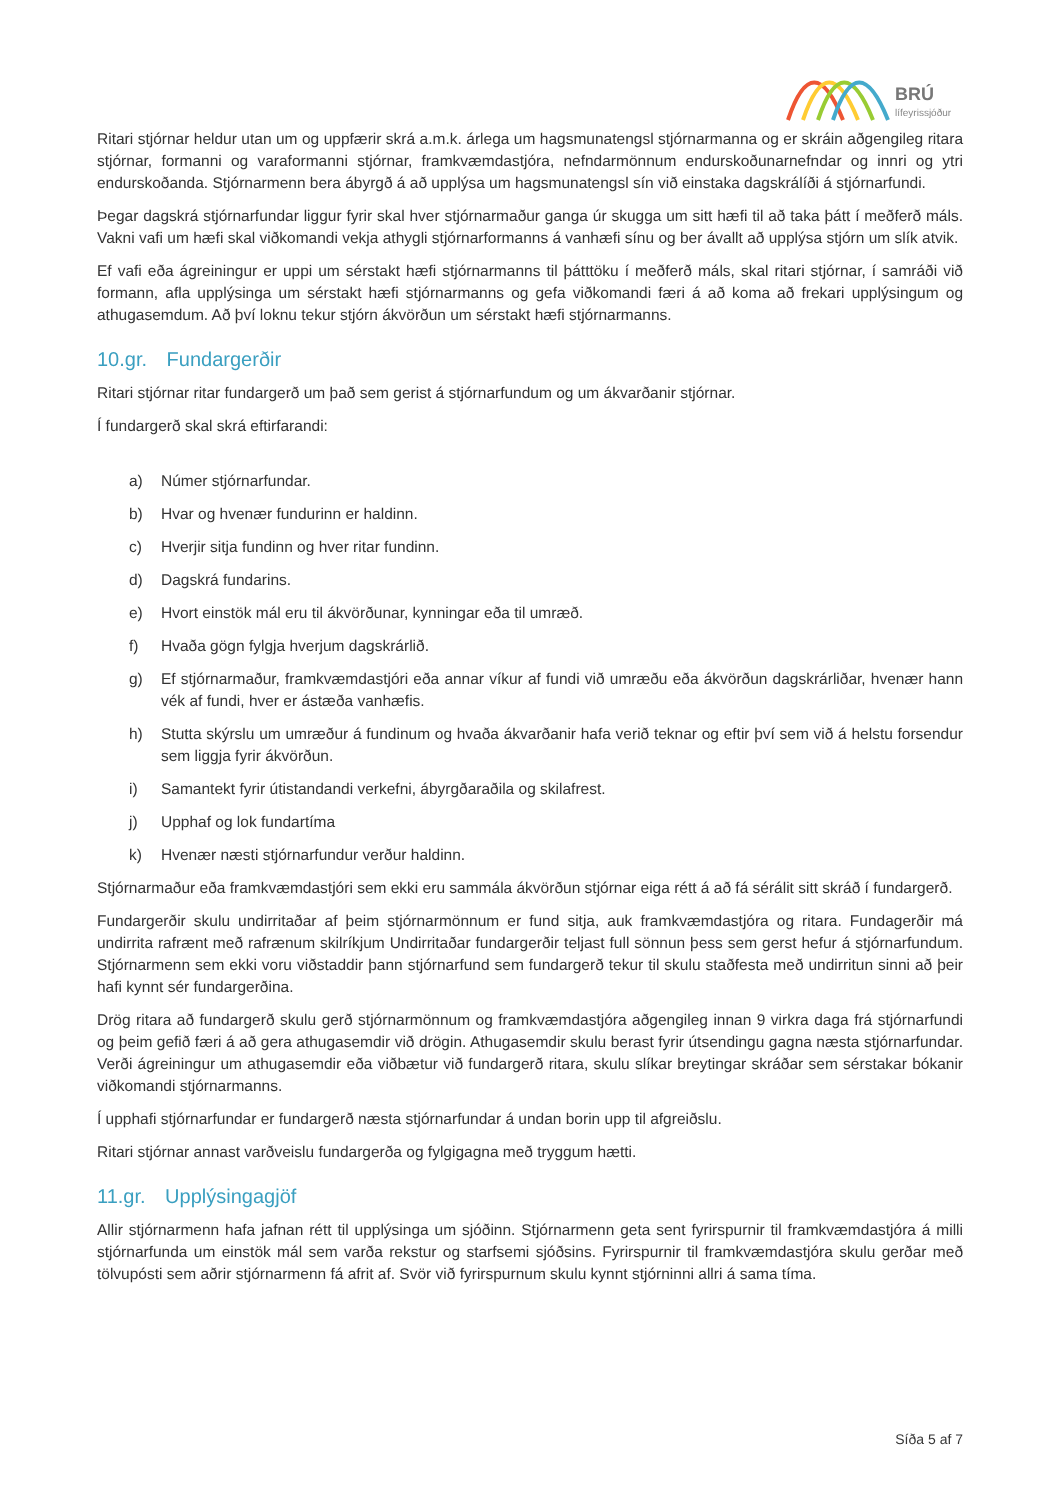BRÚ
lífeyrissjóður
Ritari stjórnar heldur utan um og uppfærir skrá a.m.k. árlega um hagsmunatengsl stjórnarmanna og er skráin aðgengileg ritara stjórnar, formanni og varaformanni stjórnar, framkvæmdastjóra, nefndarmönnum endurskoðunarnefndar og innri og ytri endurskoðanda. Stjórnarmenn bera ábyrgð á að upplýsa um hagsmunatengsl sín við einstaka dagskrálíði á stjórnarfundi.
Þegar dagskrá stjórnarfundar liggur fyrir skal hver stjórnarmaður ganga úr skugga um sitt hæfi til að taka þátt í meðferð máls. Vakni vafi um hæfi skal viðkomandi vekja athygli stjórnarformanns á vanhæfi sínu og ber ávallt að upplýsa stjórn um slík atvik.
Ef vafi eða ágreiningur er uppi um sérstakt hæfi stjórnarmanns til þátttöku í meðferð máls, skal ritari stjórnar, í samráði við formann, afla upplýsinga um sérstakt hæfi stjórnarmanns og gefa viðkomandi færi á að koma að frekari upplýsingum og athugasemdum. Að því loknu tekur stjórn ákvörðun um sérstakt hæfi stjórnarmanns.
10.gr. Fundargerðir
Ritari stjórnar ritar fundargerð um það sem gerist á stjórnarfundum og um ákvarðanir stjórnar.
Í fundargerð skal skrá eftirfarandi:
a) Númer stjórnarfundar.
b) Hvar og hvenær fundurinn er haldinn.
c) Hverjir sitja fundinn og hver ritar fundinn.
d) Dagskrá fundarins.
e) Hvort einstök mál eru til ákvörðunar, kynningar eða til umræð.
f) Hvaða gögn fylgja hverjum dagskrárlið.
g) Ef stjórnarmaður, framkvæmdastjóri eða annar víkur af fundi við umræðu eða ákvörðun dagskrárliðar, hvenær hann vék af fundi, hver er ástæða vanhæfis.
h) Stutta skýrslu um umræður á fundinum og hvaða ákvarðanir hafa verið teknar og eftir því sem við á helstu forsendur sem liggja fyrir ákvörðun.
i) Samantekt fyrir útistandandi verkefni, ábyrgðaraðila og skilafrest.
j) Upphaf og lok fundartíma
k) Hvenær næsti stjórnarfundur verður haldinn.
Stjórnarmaður eða framkvæmdastjóri sem ekki eru sammála ákvörðun stjórnar eiga rétt á að fá sérálit sitt skráð í fundargerð.
Fundargerðir skulu undirritaðar af þeim stjórnarmönnum er fund sitja, auk framkvæmdastjóra og ritara. Fundagerðir má undirrita rafrænt með rafrænum skilríkjum Undirritaðar fundargerðir teljast full sönnun þess sem gerst hefur á stjórnarfundum. Stjórnarmenn sem ekki voru viðstaddir þann stjórnarfund sem fundargerð tekur til skulu staðfesta með undirritun sinni að þeir hafi kynnt sér fundargerðina.
Drög ritara að fundargerð skulu gerð stjórnarmönnum og framkvæmdastjóra aðgengileg innan 9 virkra daga frá stjórnarfundi og þeim gefið færi á að gera athugasemdir við drögin. Athugasemdir skulu berast fyrir útsendingu gagna næsta stjórnarfundar. Verði ágreiningur um athugasemdir eða viðbætur við fundargerð ritara, skulu slíkar breytingar skráðar sem sérstakar bókanir viðkomandi stjórnarmanns.
Í upphafi stjórnarfundar er fundargerð næsta stjórnarfundar á undan borin upp til afgreiðslu.
Ritari stjórnar annast varðveislu fundargerða og fylgigagna með tryggum hætti.
11.gr. Upplýsingagjöf
Allir stjórnarmenn hafa jafnan rétt til upplýsinga um sjóðinn. Stjórnarmenn geta sent fyrirspurnir til framkvæmdastjóra á milli stjórnarfunda um einstök mál sem varða rekstur og starfsemi sjóðsins. Fyrirspurnir til framkvæmdastjóra skulu gerðar með tölvupósti sem aðrir stjórnarmenn fá afrit af. Svör við fyrirspurnum skulu kynnt stjórninni allri á sama tíma.
Síða 5 af 7